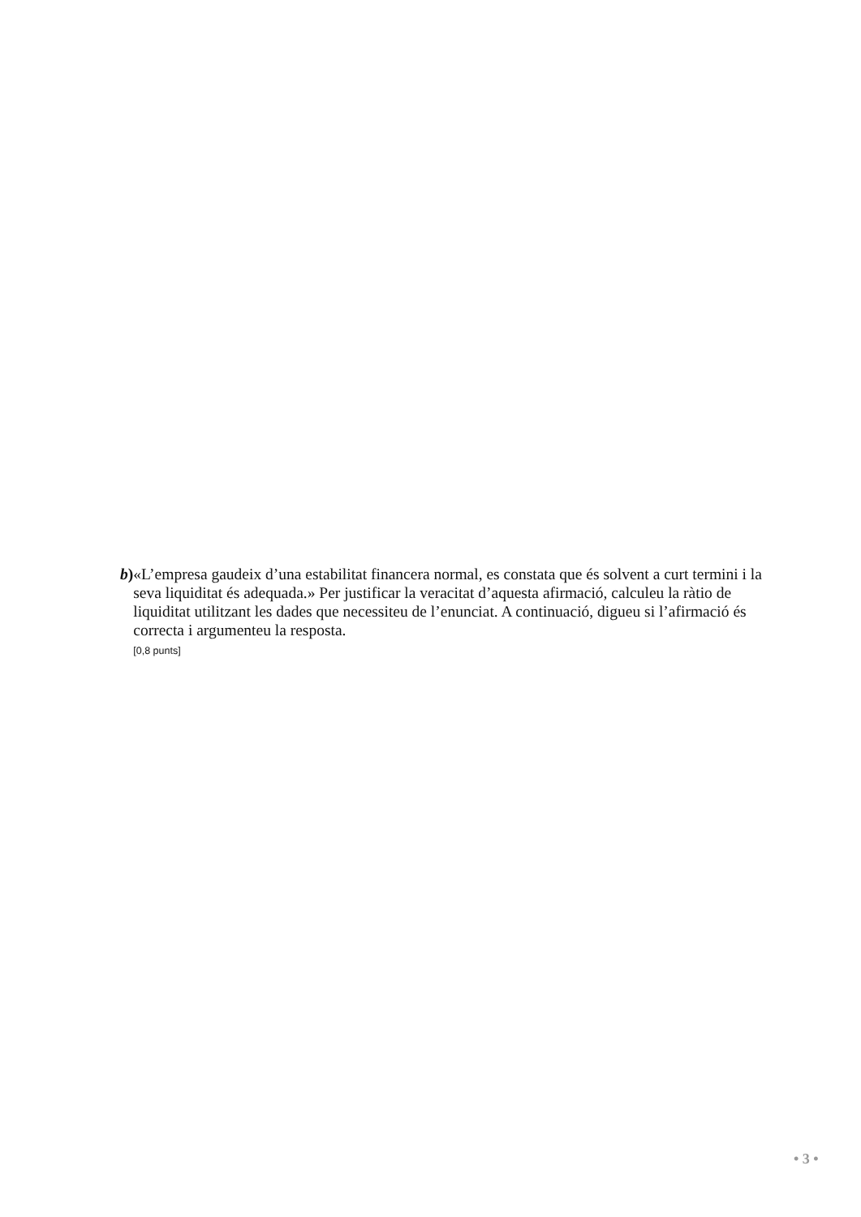b) «L’empresa gaudeix d’una estabilitat financera normal, es constata que és solvent a curt termini i la seva liquiditat és adequada.» Per justificar la veracitat d’aquesta afirmació, calculeu la ràtio de liquiditat utilitzant les dades que necessiteu de l’enunciat. A continuació, digueu si l’afirmació és correcta i argumenteu la resposta.
[0,8 punts]
• 3 •